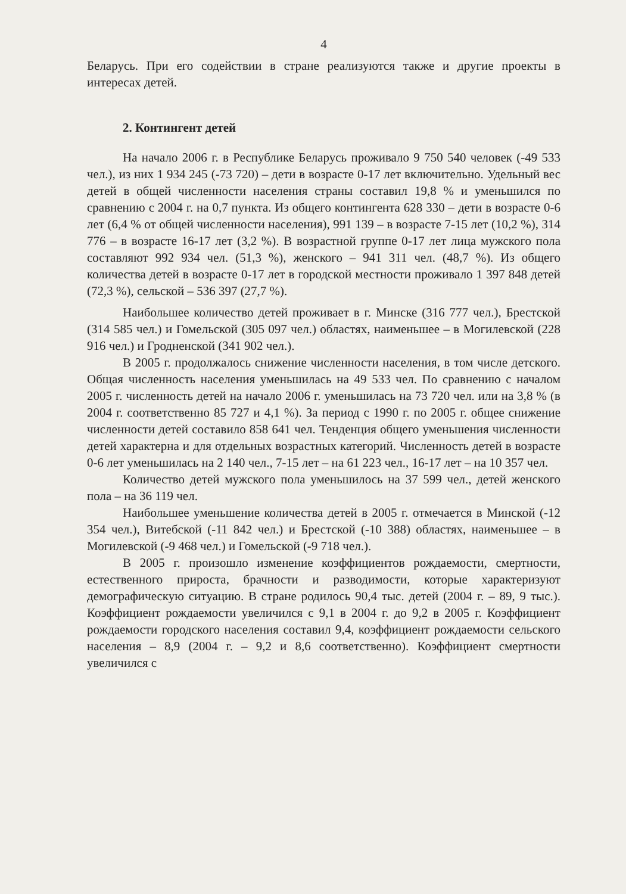4
Беларусь. При его содействии в стране реализуются также и другие проекты в интересах детей.
2. Контингент детей
На начало 2006 г. в Республике Беларусь проживало 9 750 540 человек (-49 533 чел.), из них 1 934 245 (-73 720) – дети в возрасте 0-17 лет включительно. Удельный вес детей в общей численности населения страны составил 19,8 % и уменьшился по сравнению с 2004 г. на 0,7 пункта. Из общего контингента 628 330 – дети в возрасте 0-6 лет (6,4 % от общей численности населения), 991 139 – в возрасте 7-15 лет (10,2 %), 314 776 – в возрасте 16-17 лет (3,2 %). В возрастной группе 0-17 лет лица мужского пола составляют 992 934 чел. (51,3 %), женского – 941 311 чел. (48,7 %). Из общего количества детей в возрасте 0-17 лет в городской местности проживало 1 397 848 детей (72,3 %), сельской – 536 397 (27,7 %).
Наибольшее количество детей проживает в г. Минске (316 777 чел.), Брестской (314 585 чел.) и Гомельской (305 097 чел.) областях, наименьшее – в Могилевской (228 916 чел.) и Гродненской (341 902 чел.).
В 2005 г. продолжалось снижение численности населения, в том числе детского. Общая численность населения уменьшилась на 49 533 чел. По сравнению с началом 2005 г. численность детей на начало 2006 г. уменьшилась на 73 720 чел. или на 3,8 % (в 2004 г. соответственно 85 727 и 4,1 %). За период с 1990 г. по 2005 г. общее снижение численности детей составило 858 641 чел. Тенденция общего уменьшения численности детей характерна и для отдельных возрастных категорий. Численность детей в возрасте 0-6 лет уменьшилась на 2 140 чел., 7-15 лет – на 61 223 чел., 16-17 лет – на 10 357 чел.
Количество детей мужского пола уменьшилось на 37 599 чел., детей женского пола – на 36 119 чел.
Наибольшее уменьшение количества детей в 2005 г. отмечается в Минской (-12 354 чел.), Витебской (-11 842 чел.) и Брестской (-10 388) областях, наименьшее – в Могилевской (-9 468 чел.) и Гомельской (-9 718 чел.).
В 2005 г. произошло изменение коэффициентов рождаемости, смертности, естественного прироста, брачности и разводимости, которые характеризуют демографическую ситуацию. В стране родилось 90,4 тыс. детей (2004 г. – 89, 9 тыс.). Коэффициент рождаемости увеличился с 9,1 в 2004 г. до 9,2 в 2005 г. Коэффициент рождаемости городского населения составил 9,4, коэффициент рождаемости сельского населения – 8,9 (2004 г. – 9,2 и 8,6 соответственно). Коэффициент смертности увеличился с